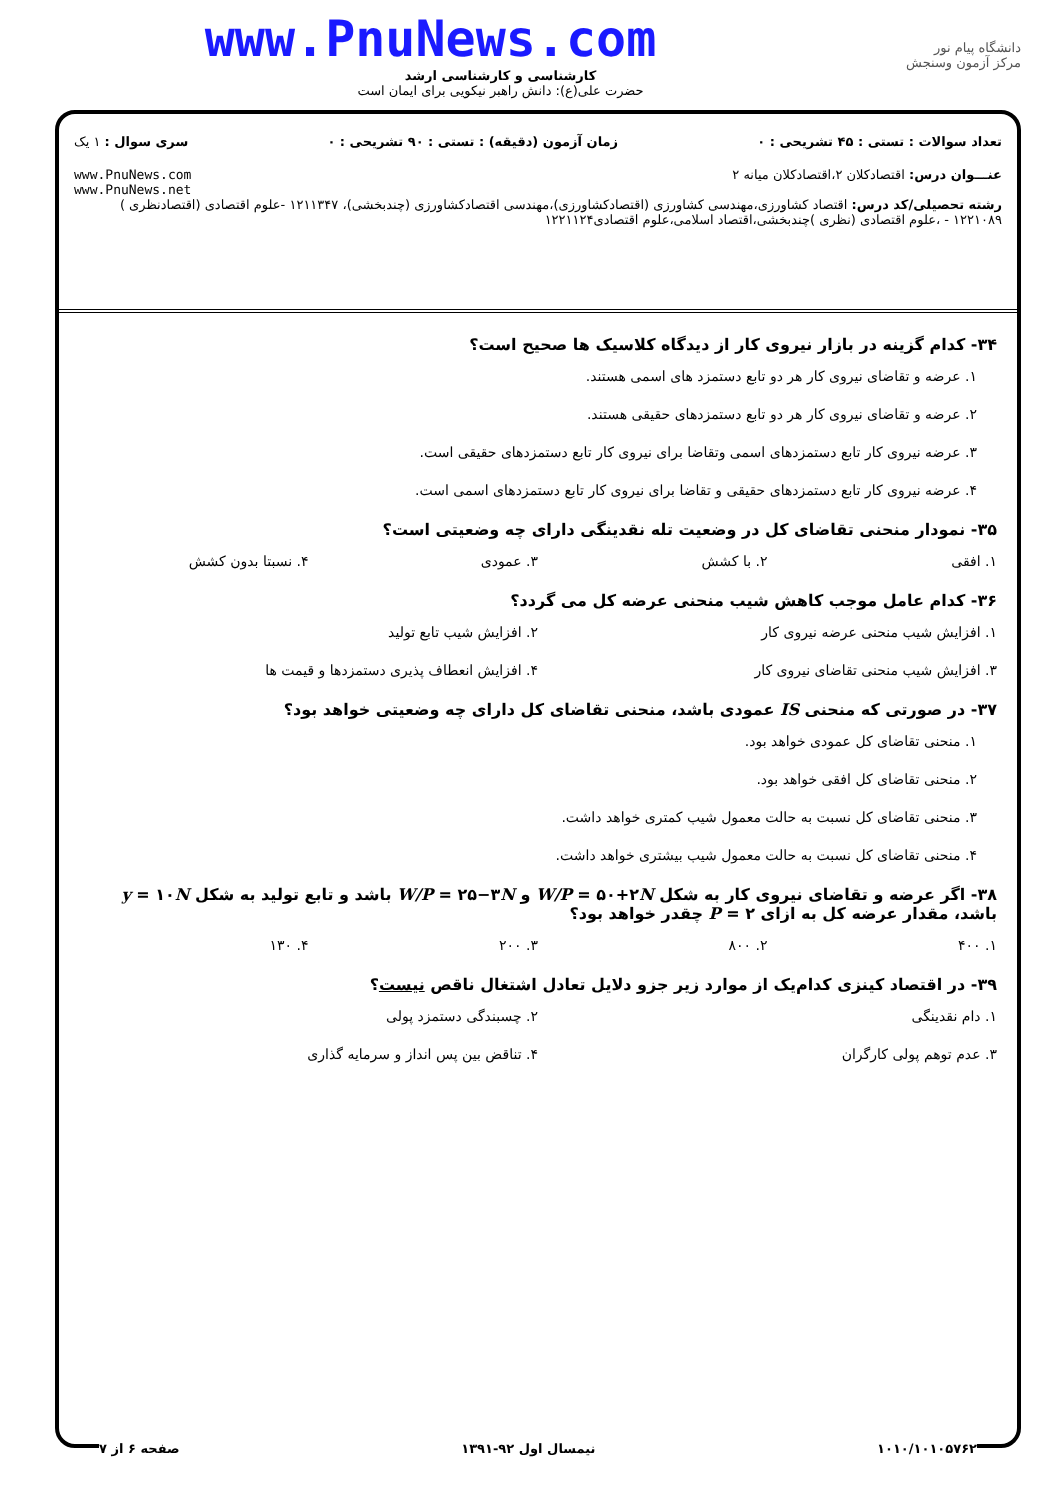www.PnuNews.com
کارشناسی و کارشناسی ارشد
حضرت علی(ع): دانش راهبر نیکویی برای ایمان است
دانشگاه پیام نور
مرکز آزمون وسنجش
تعداد سوالات : تستی : ۴۵ تشریحی : ۰ زمان آزمون (دقیقه) : تستی : ۹۰ تشریحی : ۰ سری سوال : ۱ یک
عنـــوان درس: اقتصادکلان ۲،اقتصادکلان میانه ۲ www.PnuNews.com
www.PnuNews.net
رشته تحصیلی/کد درس: اقتصاد کشاورزی،مهندسی کشاورزی (اقتصادکشاورزی)،مهندسی اقتصادکشاورزی (چندبخشی)، ۱۲۱۱۳۴۷ -علوم اقتصادی (اقتصادنظری ) ۱۲۲۱۰۸۹ - ،علوم اقتصادی (نظری )چندبخشی،اقتصاد اسلامی،علوم اقتصادی۱۲۲۱۱۲۴
۳۴- کدام گزینه در بازار نیروی کار از دیدگاه کلاسیک ها صحیح است؟
۱. عرضه و تقاضای نیروی کار هر دو تابع دستمزد های اسمی هستند.
۲. عرضه و تقاضای نیروی کار هر دو تابع دستمزدهای حقیقی هستند.
۳. عرضه نیروی کار تابع دستمزدهای اسمی وتقاضا برای نیروی کار تابع دستمزدهای حقیقی است.
۴. عرضه نیروی کار تابع دستمزدهای حقیقی و تقاضا برای نیروی کار تابع دستمزدهای اسمی است.
۳۵- نمودار منحنی تقاضای کل در وضعیت تله نقدینگی دارای چه وضعیتی است؟
۱. افقی ۲. با کشش ۳. عمودی ۴. نسبتا بدون کشش
۳۶- کدام عامل موجب کاهش شیب منحنی عرضه کل می گردد؟
۱. افزایش شیب منحنی عرضه نیروی کار ۲. افزایش شیب تابع تولید ۳. افزایش شیب منحنی تقاضای نیروی کار ۴. افزایش انعطاف پذیری دستمزدها و قیمت ها
۳۷- در صورتی که منحنی IS عمودی باشد، منحنی تقاضای کل دارای چه وضعیتی خواهد بود؟
۱. منحنی تقاضای کل عمودی خواهد بود.
۲. منحنی تقاضای کل افقی خواهد بود.
۳. منحنی تقاضای کل نسبت به حالت معمول شیب کمتری خواهد داشت.
۴. منحنی تقاضای کل نسبت به حالت معمول شیب بیشتری خواهد داشت.
۳۸- اگر عرضه و تقاضای نیروی کار به شکل W/P = ۵۰+۲N و W/P = ۲۵−۳N باشد و تابع تولید به شکل y = ۱۰N باشد، مقدار عرضه کل به ازای P = ۲ چقدر خواهد بود؟
۱. ۴۰۰ ۲. ۸۰۰ ۳. ۲۰۰ ۴. ۱۳۰
۳۹- در اقتصاد کینزی کدام‌یک از موارد زیر جزو دلایل تعادل اشتغال ناقص نیست؟
۱. دام نقدینگی ۲. چسبندگی دستمزد پولی ۳. عدم توهم پولی کارگران ۴. تناقض بین پس انداز و سرمایه گذاری
۱۰۱۰/۱۰۱۰۵۷۶۲ نیمسال اول ۹۲-۱۳۹۱ صفحه ۶ از ۷